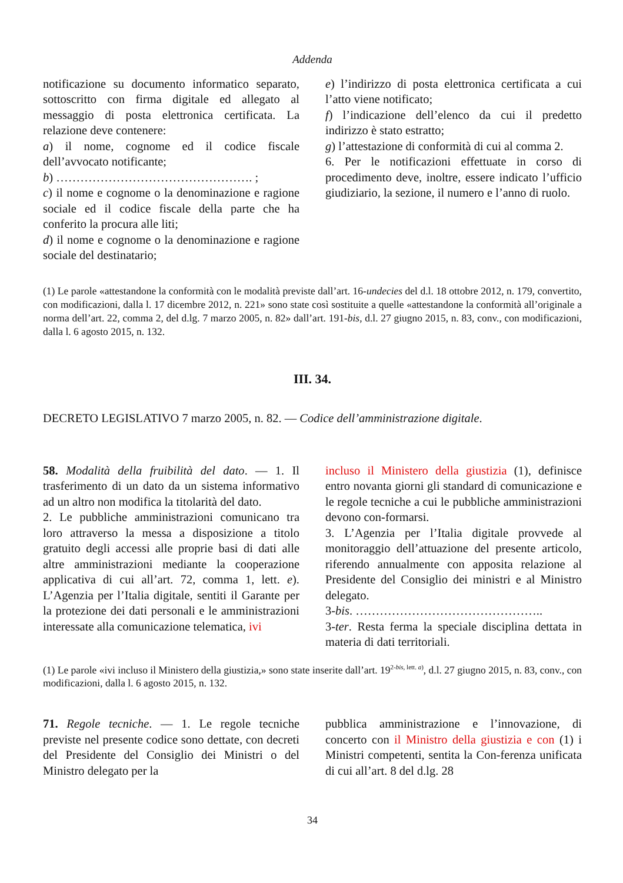Addenda
notificazione su documento informatico separato, sottoscritto con firma digitale ed allegato al messaggio di posta elettronica certificata. La relazione deve contenere:
a) il nome, cognome ed il codice fiscale dell’avvocato notificante;
b) …………………………………………. ;
c) il nome e cognome o la denominazione e ragione sociale ed il codice fiscale della parte che ha conferito la procura alle liti;
d) il nome e cognome o la denominazione e ragione sociale del destinatario;
e) l’indirizzo di posta elettronica certificata a cui l’atto viene notificato;
f) l’indicazione dell’elenco da cui il predetto indirizzo è stato estratto;
g) l’attestazione di conformità di cui al comma 2.
6. Per le notificazioni effettuate in corso di procedimento deve, inoltre, essere indicato l’ufficio giudiziario, la sezione, il numero e l’anno di ruolo.
(1) Le parole «attestandone la conformità con le modalità previste dall’art. 16-undecies del d.l. 18 ottobre 2012, n. 179, convertito, con modificazioni, dalla l. 17 dicembre 2012, n. 221» sono state così sostituite a quelle «attestandone la conformità all’originale a norma dell’art. 22, comma 2, del d.lg. 7 marzo 2005, n. 82» dall’art. 191-bis, d.l. 27 giugno 2015, n. 83, conv., con modificazioni, dalla l. 6 agosto 2015, n. 132.
III. 34.
DECRETO LEGISLATIVO 7 marzo 2005, n. 82. — Codice dell’amministrazione digitale.
58. Modalità della fruibilità del dato. — 1. Il trasferimento di un dato da un sistema informativo ad un altro non modifica la titolarità del dato.
2. Le pubbliche amministrazioni comunicano tra loro attraverso la messa a disposizione a titolo gratuito degli accessi alle proprie basi di dati alle altre amministrazioni mediante la cooperazione applicativa di cui all’art. 72, comma 1, lett. e). L’Agenzia per l’Italia digitale, sentiti il Garante per la protezione dei dati personali e le amministrazioni interessate alla comunicazione telematica, ivi
incluso il Ministero della giustizia (1), definisce entro novanta giorni gli standard di comunicazione e le regole tecniche a cui le pubbliche amministrazioni devono con-formarsi.
3. L’Agenzia per l’Italia digitale provvede al monitoraggio dell’attuazione del presente articolo, riferendo annualmente con apposita relazione al Presidente del Consiglio dei ministri e al Ministro delegato.
3-bis. ………………………………………..
3-ter. Resta ferma la speciale disciplina dettata in materia di dati territoriali.
(1) Le parole «ivi incluso il Ministero della giustizia,» sono state inserite dall’art. 19<sup>2-bis, lett. a)</sup>, d.l. 27 giugno 2015, n. 83, conv., con modificazioni, dalla l. 6 agosto 2015, n. 132.
71. Regole tecniche. — 1. Le regole tecniche previste nel presente codice sono dettate, con decreti del Presidente del Consiglio dei Ministri o del Ministro delegato per la
pubblica amministrazione e l’innovazione, di concerto con il Ministro della giustizia e con (1) i Ministri competenti, sentita la Con-ferenza unificata di cui all’art. 8 del d.lg. 28
34